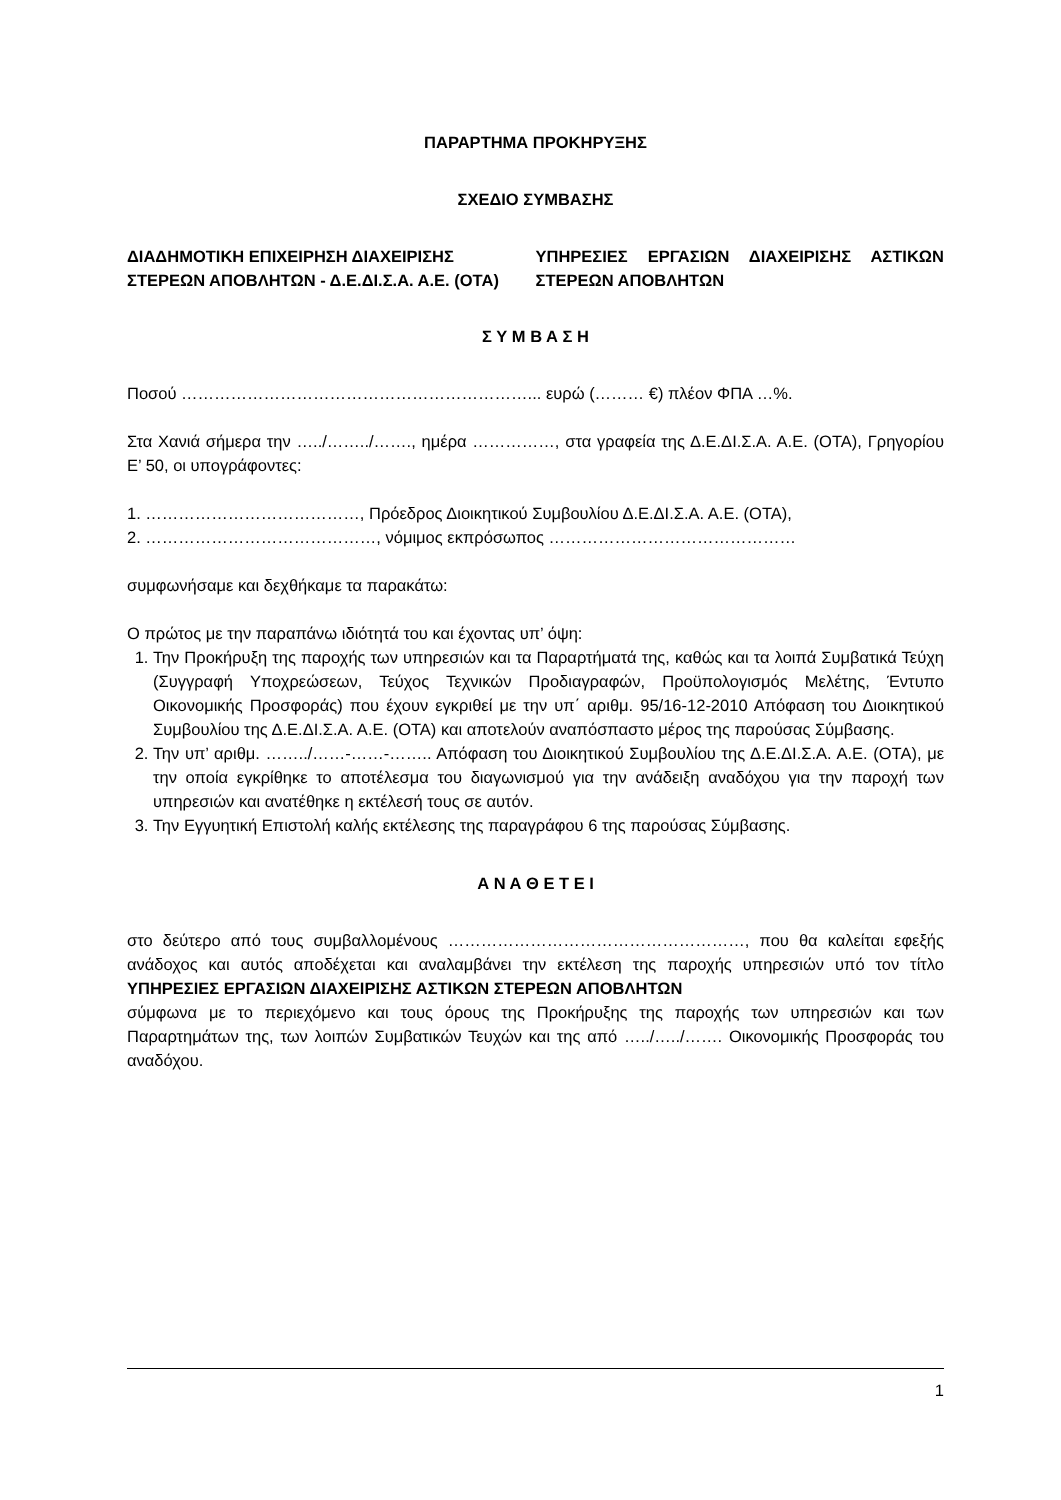ΠΑΡΑΡΤΗΜΑ ΠΡΟΚΗΡΥΞΗΣ
ΣΧΕΔΙΟ ΣΥΜΒΑΣΗΣ
ΔΙΑΔΗΜΟΤΙΚΗ ΕΠΙΧΕΙΡΗΣΗ ΔΙΑΧΕΙΡΙΣΗΣ ΣΤΕΡΕΩΝ ΑΠΟΒΛΗΤΩΝ - Δ.Ε.ΔΙ.Σ.Α. Α.Ε. (ΟΤΑ)
ΥΠΗΡΕΣΙΕΣ ΕΡΓΑΣΙΩΝ ΔΙΑΧΕΙΡΙΣΗΣ ΑΣΤΙΚΩΝ ΣΤΕΡΕΩΝ ΑΠΟΒΛΗΤΩΝ
Σ Υ Μ Β Α Σ Η
Ποσού ………………………………………………………... ευρώ (……… €) πλέον ΦΠΑ …%.
Στα Χανιά σήμερα την …../……../……., ημέρα ……………, στα γραφεία της Δ.Ε.ΔΙ.Σ.Α. Α.Ε. (ΟΤΑ), Γρηγορίου Ε’ 50, οι υπογράφοντες:
1. …………………………………, Πρόεδρος Διοικητικού Συμβουλίου Δ.Ε.ΔΙ.Σ.Α. Α.Ε. (ΟΤΑ),
2. ……………………………………, νόμιμος εκπρόσωπος ………………………………………
συμφωνήσαμε και δεχθήκαμε τα παρακάτω:
Ο πρώτος με την παραπάνω ιδιότητά του και έχοντας υπ’ όψη:
1. Την Προκήρυξη της παροχής των υπηρεσιών και τα Παραρτήματά της, καθώς και τα λοιπά Συμβατικά Τεύχη (Συγγραφή Υποχρεώσεων, Τεύχος Τεχνικών Προδιαγραφών, Προϋπολογισμός Μελέτης, Έντυπο Οικονομικής Προσφοράς) που έχουν εγκριθεί με την υπ΄ αριθμ. 95/16-12-2010 Απόφαση του Διοικητικού Συμβουλίου της Δ.Ε.ΔΙ.Σ.Α. Α.Ε. (ΟΤΑ) και αποτελούν αναπόσπαστο μέρος της παρούσας Σύμβασης.
2. Την υπ’ αριθμ. ……../……-……-…….. Απόφαση του Διοικητικού Συμβουλίου της Δ.Ε.ΔΙ.Σ.Α. Α.Ε. (ΟΤΑ), με την οποία εγκρίθηκε το αποτέλεσμα του διαγωνισμού για την ανάδειξη αναδόχου για την παροχή των υπηρεσιών και ανατέθηκε η εκτέλεσή τους σε αυτόν.
3. Την Εγγυητική Επιστολή καλής εκτέλεσης της παραγράφου 6 της παρούσας Σύμβασης.
Α Ν Α Θ Ε Τ Ε Ι
στο δεύτερο από τους συμβαλλομένους ………………………………………………, που θα καλείται εφεξής ανάδοχος και αυτός αποδέχεται και αναλαμβάνει την εκτέλεση της παροχής υπηρεσιών υπό τον τίτλο ΥΠΗΡΕΣΙΕΣ ΕΡΓΑΣΙΩΝ ΔΙΑΧΕΙΡΙΣΗΣ ΑΣΤΙΚΩΝ ΣΤΕΡΕΩΝ ΑΠΟΒΛΗΤΩΝ
σύμφωνα με το περιεχόμενο και τους όρους της Προκήρυξης της παροχής των υπηρεσιών και των Παραρτημάτων της, των λοιπών Συμβατικών Τευχών και της από …../…../……. Οικονομικής Προσφοράς του αναδόχου.
1